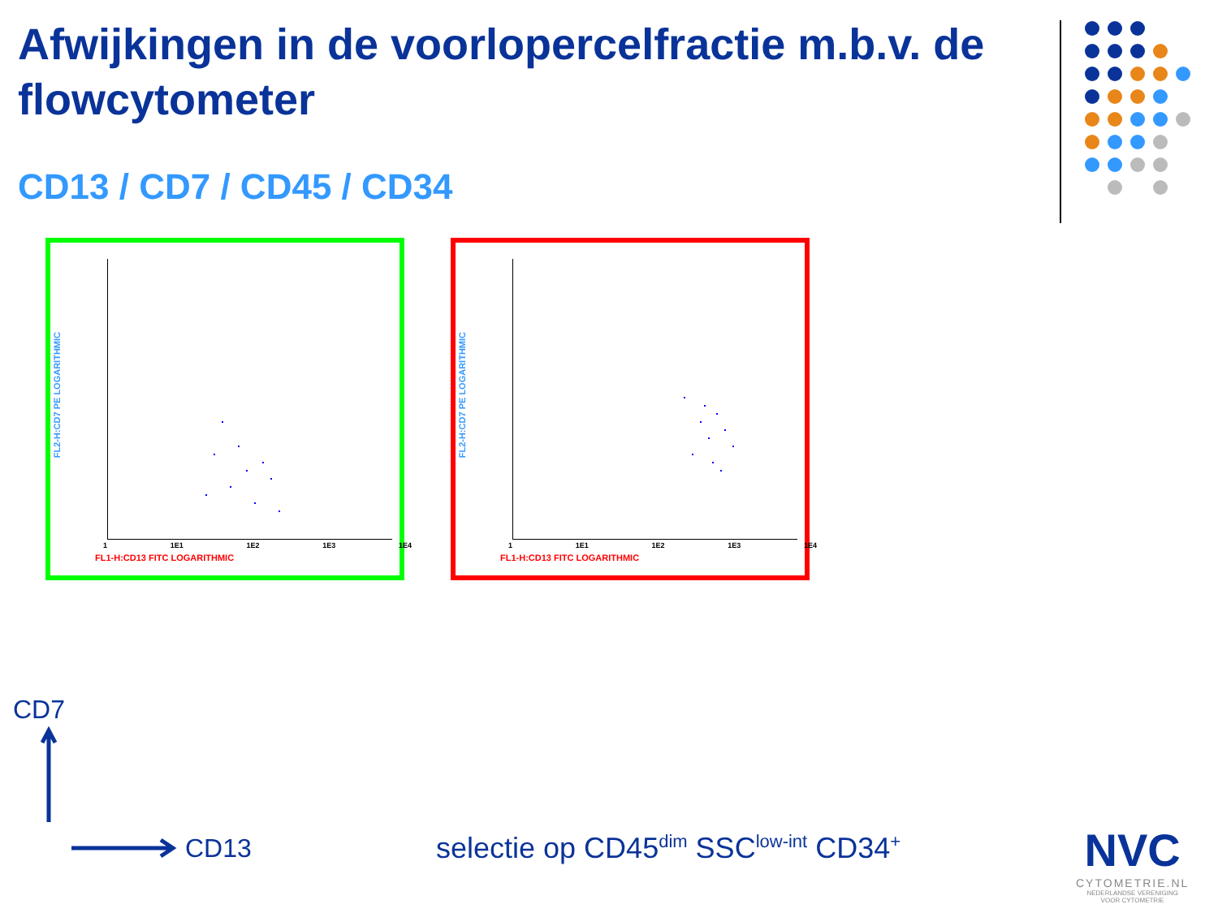Afwijkingen in de voorlopercelfractie m.b.v. de flowcytometer
CD13 / CD7 / CD45 / CD34
FL2-H:CD7 PE LOGARITHMIC
1 1E1 1E2 1E3 1E4
FL1-H:CD13 FITC LOGARITHMIC
FL2-H:CD7 PE LOGARITHMIC
1 1E1 1E2 1E3 1E4
FL1-H:CD13 FITC LOGARITHMIC
CD7
CD13
selectie op CD45<sup>dim</sup> SSC<sup>low-int</sup> CD34<sup>+</sup>
NVC
CYTOMETRIE.NL
NEDERLANDSE VERENIGING
VOOR CYTOMETRIE